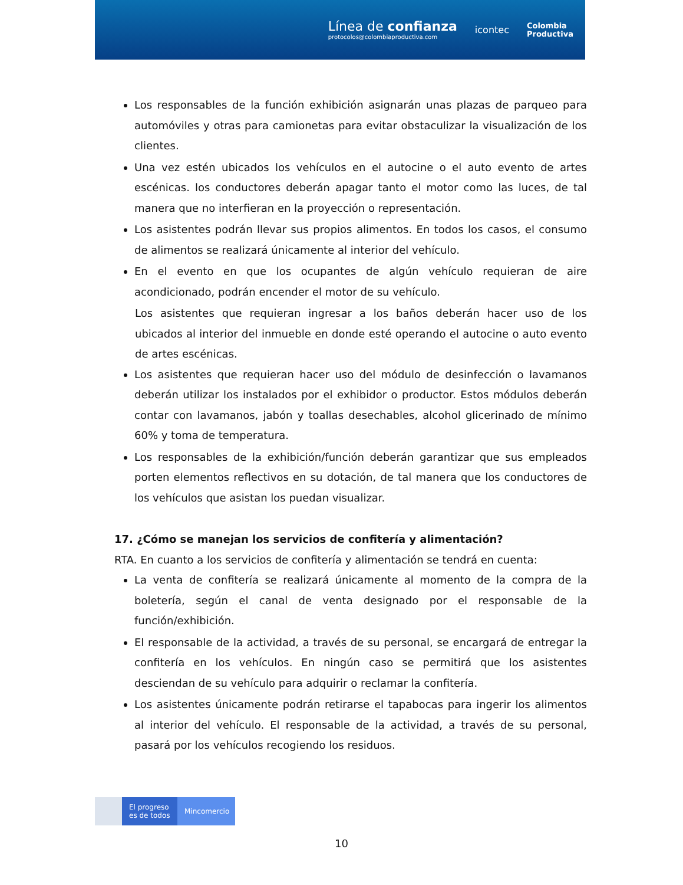Línea de confianza
protocolos@colombiaproductiva.com
icontec
Colombia
Productiva
Los responsables de la función exhibición asignarán unas plazas de parqueo para automóviles y otras para camionetas para evitar obstaculizar la visualización de los clientes.
Una vez estén ubicados los vehículos en el autocine o el auto evento de artes escénicas. los conductores deberán apagar tanto el motor como las luces, de tal manera que no interfieran en la proyección o representación.
Los asistentes podrán llevar sus propios alimentos. En todos los casos, el consumo de alimentos se realizará únicamente al interior del vehículo.
En el evento en que los ocupantes de algún vehículo requieran de aire acondicionado, podrán encender el motor de su vehículo.
Los asistentes que requieran ingresar a los baños deberán hacer uso de los ubicados al interior del inmueble en donde esté operando el autocine o auto evento de artes escénicas.
Los asistentes que requieran hacer uso del módulo de desinfección o lavamanos deberán utilizar los instalados por el exhibidor o productor. Estos módulos deberán contar con lavamanos, jabón y toallas desechables, alcohol glicerinado de mínimo 60% y toma de temperatura.
Los responsables de la exhibición/función deberán garantizar que sus empleados porten elementos reflectivos en su dotación, de tal manera que los conductores de los vehículos que asistan los puedan visualizar.
17. ¿Cómo se manejan los servicios de confitería y alimentación?
RTA. En cuanto a los servicios de confitería y alimentación se tendrá en cuenta:
La venta de confitería se realizará únicamente al momento de la compra de la boletería, según el canal de venta designado por el responsable de la función/exhibición.
El responsable de la actividad, a través de su personal, se encargará de entregar la confitería en los vehículos. En ningún caso se permitirá que los asistentes desciendan de su vehículo para adquirir o reclamar la confitería.
Los asistentes únicamente podrán retirarse el tapabocas para ingerir los alimentos al interior del vehículo. El responsable de la actividad, a través de su personal, pasará por los vehículos recogiendo los residuos.
El progreso es de todos
Mincomercio
10